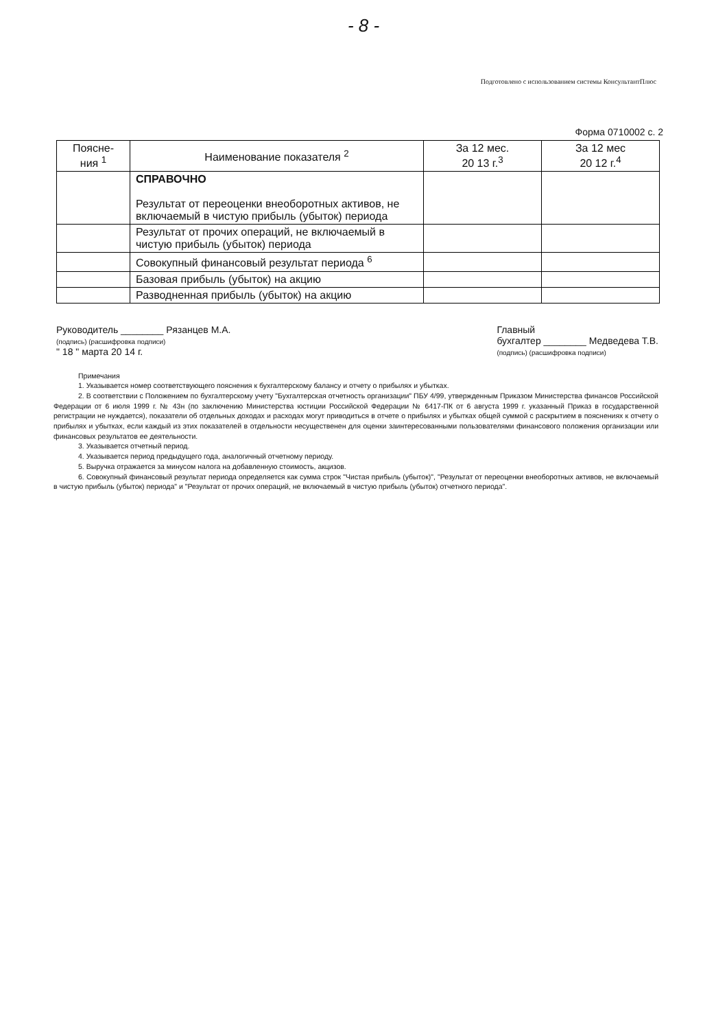- 8 -
Подготовлено с использованием системы КонсультантПлюс
Форма 0710002 с. 2
| Поясне- ния <sup>1</sup> | Наименование показателя <sup>2</sup> | За 12 мес. 20 13 г.<sup>3</sup> | За 12 мес 20 12 г.<sup>4</sup> |
| --- | --- | --- | --- |
| | СПРАВОЧНО Результат от переоценки внеоборотных активов, не включаемый в чистую прибыль (убыток) периода | | |
| | Результат от прочих операций, не включаемый в чистую прибыль (убыток) периода | | |
| | Совокупный финансовый результат периода <sup>6</sup> | | |
| | Базовая прибыль (убыток) на акцию | | |
| | Разводненная прибыль (убыток) на акцию | | |
Руководитель ________ Рязанцев М.А.
(подпись) (расшифровка подписи)
" 18 " марта 20 14 г.
Главный
бухгалтер ________ Медведева Т.В.
(подпись) (расшифровка подписи)
Примечания
1. Указывается номер соответствующего пояснения к бухгалтерскому балансу и отчету о прибылях и убытках.
2. В соответствии с Положением по бухгалтерскому учету "Бухгалтерская отчетность организации" ПБУ 4/99, утвержденным Приказом Министерства финансов Российской Федерации от 6 июля 1999 г. № 43н (по заключению Министерства юстиции Российской Федерации № 6417-ПК от 6 августа 1999 г. указанный Приказ в государственной регистрации не нуждается), показатели об отдельных доходах и расходах могут приводиться в отчете о прибылях и убытках общей суммой с раскрытием в пояснениях к отчету о прибылях и убытках, если каждый из этих показателей в отдельности несущественен для оценки заинтересованными пользователями финансового положения организации или финансовых результатов ее деятельности.
3. Указывается отчетный период.
4. Указывается период предыдущего года, аналогичный отчетному периоду.
5. Выручка отражается за минусом налога на добавленную стоимость, акцизов.
6. Совокупный финансовый результат периода определяется как сумма строк "Чистая прибыль (убыток)", "Результат от переоценки внеоборотных активов, не включаемый в чистую прибыль (убыток) периода" и "Результат от прочих операций, не включаемый в чистую прибыль (убыток) отчетного периода".